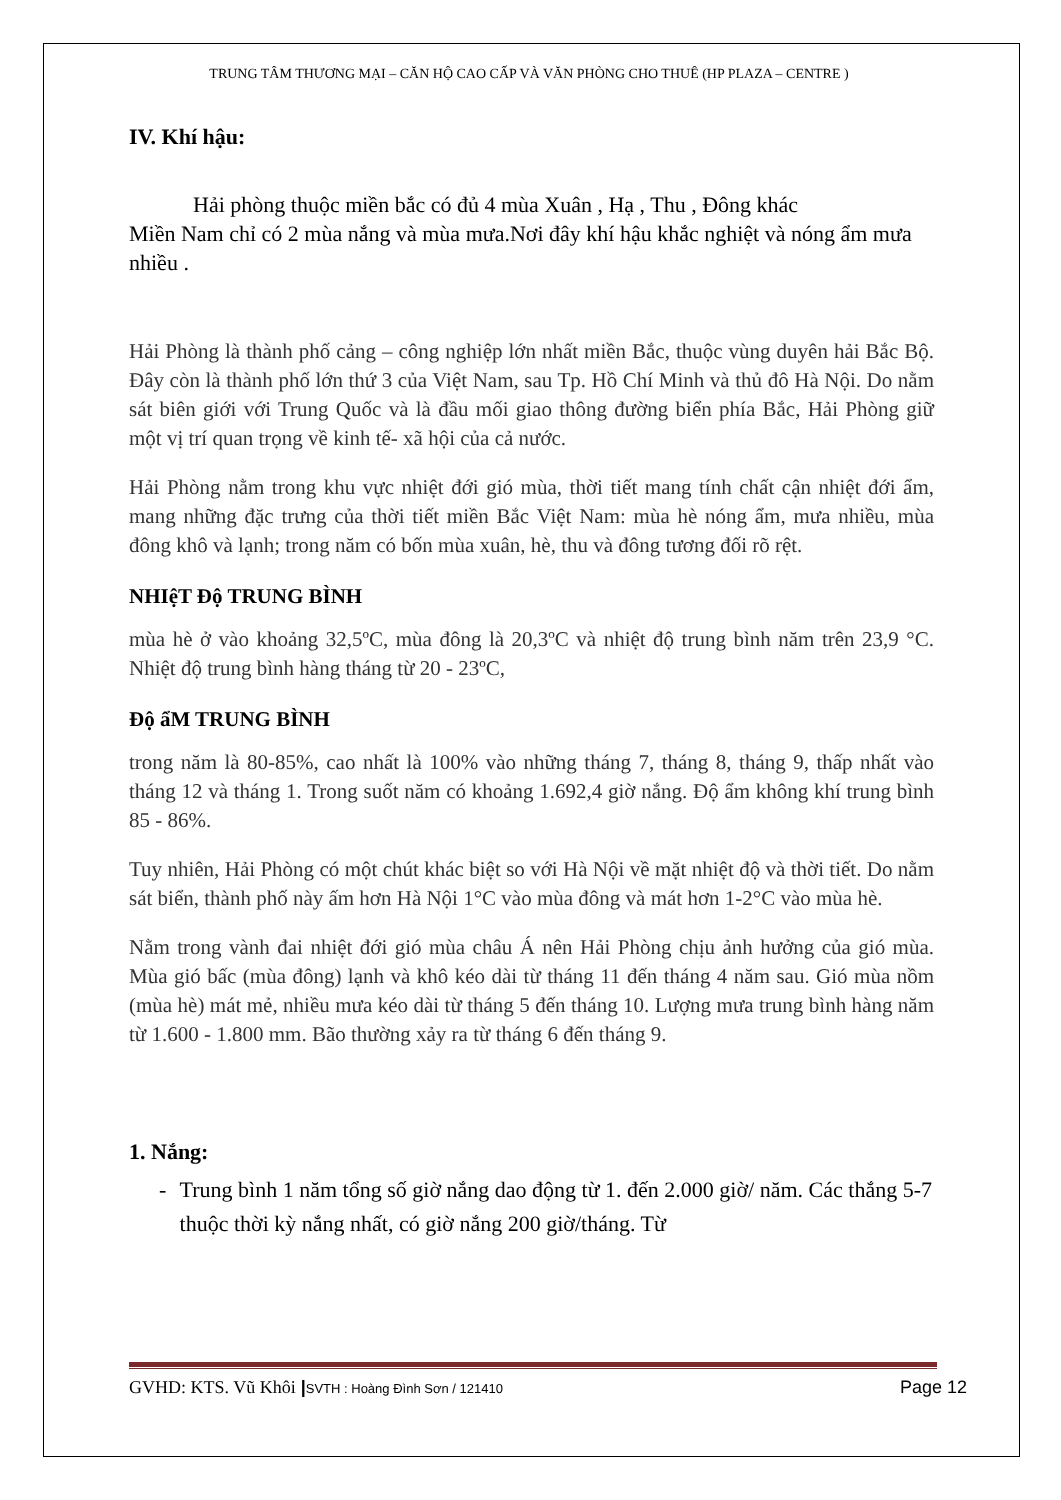TRUNG TÂM THƯƠNG MẠI – CĂN HỘ CAO CẤP VÀ VĂN PHÒNG CHO THUÊ (HP PLAZA – CENTRE )
IV. Khí hậu:
Hải phòng thuộc miền bắc có đủ 4 mùa Xuân , Hạ , Thu , Đông khác
Miền Nam chỉ có 2 mùa nắng và mùa mưa.Nơi đây khí hậu khắc nghiệt và nóng ẩm mưa nhiều .
Hải Phòng là thành phố cảng – công nghiệp lớn nhất miền Bắc, thuộc vùng duyên hải Bắc Bộ. Đây còn là thành phố lớn thứ 3 của Việt Nam, sau Tp. Hồ Chí Minh và thủ đô Hà Nội. Do nằm sát biên giới với Trung Quốc và là đầu mối giao thông đường biển phía Bắc, Hải Phòng giữ một vị trí quan trọng về kinh tế- xã hội của cả nước.
Hải Phòng nằm trong khu vực nhiệt đới gió mùa, thời tiết mang tính chất cận nhiệt đới ẩm, mang những đặc trưng của thời tiết miền Bắc Việt Nam: mùa hè nóng ẩm, mưa nhiều, mùa đông khô và lạnh; trong năm có bốn mùa xuân, hè, thu và đông tương đối rõ rệt.
NHIệT Độ TRUNG BÌNH
mùa hè ở vào khoảng 32,5ºC, mùa đông là 20,3ºC và nhiệt độ trung bình năm trên 23,9 °C. Nhiệt độ trung bình hàng tháng từ 20 - 23ºC,
Độ ẩM TRUNG BÌNH
trong năm là 80-85%, cao nhất là 100% vào những tháng 7, tháng 8, tháng 9, thấp nhất vào tháng 12 và tháng 1. Trong suốt năm có khoảng 1.692,4 giờ nắng. Độ ẩm không khí trung bình 85 - 86%.
Tuy nhiên, Hải Phòng có một chút khác biệt so với Hà Nội về mặt nhiệt độ và thời tiết. Do nằm sát biển, thành phố này ấm hơn Hà Nội 1°C vào mùa đông và mát hơn 1-2°C vào mùa hè.
Nằm trong vành đai nhiệt đới gió mùa châu Á nên Hải Phòng chịu ảnh hưởng của gió mùa. Mùa gió bấc (mùa đông) lạnh và khô kéo dài từ tháng 11 đến tháng 4 năm sau. Gió mùa nồm (mùa hè) mát mẻ, nhiều mưa kéo dài từ tháng 5 đến tháng 10. Lượng mưa trung bình hàng năm từ 1.600 - 1.800 mm. Bão thường xảy ra từ tháng 6 đến tháng 9.
1. Nắng:
- Trung bình 1 năm tổng số giờ nắng dao động từ 1. đến 2.000 giờ/ năm. Các thắng 5-7 thuộc thời kỳ nắng nhất, có giờ nắng 200 giờ/tháng. Từ
GVHD: KTS. Vũ Khôi |SVTH : Hoàng Đình Sơn / 121410 Page 12